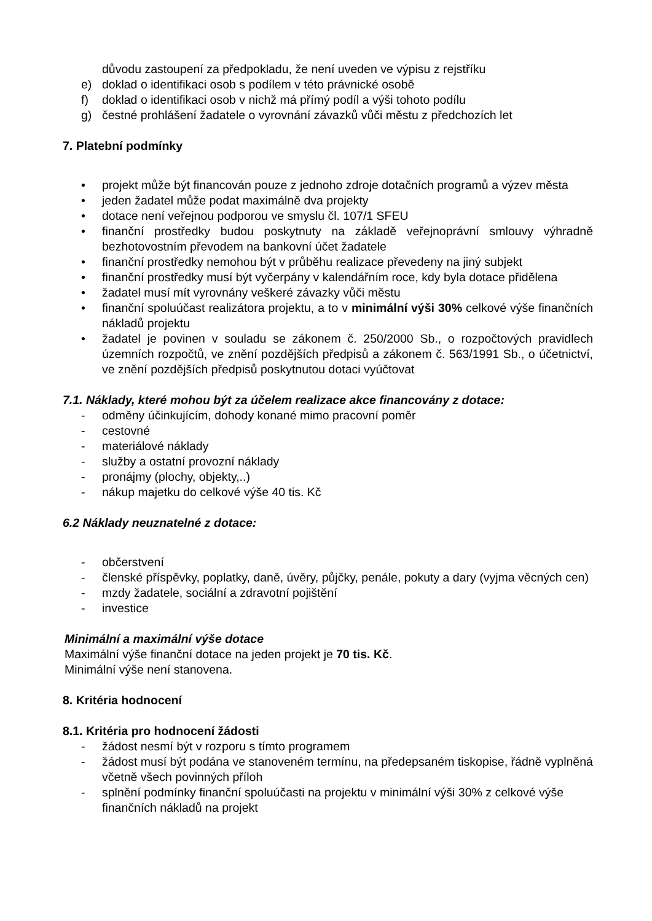důvodu zastoupení za předpokladu, že není uveden ve výpisu z rejstříku
e) doklad o identifikaci osob s podílem v této právnické osobě
f) doklad o identifikaci osob v nichž má přímý podíl a výši tohoto podílu
g) čestné prohlášení žadatele o vyrovnání závazků vůči městu z předchozích let
7. Platební podmínky
• projekt může být financován pouze z jednoho zdroje dotačních programů a výzev města
• jeden žadatel může podat maximálně dva projekty
• dotace není veřejnou podporou ve smyslu čl. 107/1 SFEU
• finanční prostředky budou poskytnuty na základě veřejnoprávní smlouvy výhradně bezhotovostním převodem na bankovní účet žadatele
• finanční prostředky nemohou být v průběhu realizace převedeny na jiný subjekt
• finanční prostředky musí být vyčerpány v kalendářním roce, kdy byla dotace přidělena
• žadatel musí mít vyrovnány veškeré závazky vůči městu
• finanční spoluúčast realizátora projektu, a to v minimální výši 30% celkové výše finančních nákladů projektu
• žadatel je povinen v souladu se zákonem č. 250/2000 Sb., o rozpočtových pravidlech územních rozpočtů, ve znění pozdějších předpisů a zákonem č. 563/1991 Sb., o účetnictví, ve znění pozdějších předpisů poskytnutou dotaci vyúčtovat
7.1. Náklady, které mohou být za účelem realizace akce financovány z dotace:
- odměny účinkujícím, dohody konané mimo pracovní poměr
- cestovné
- materiálové náklady
- služby a ostatní provozní náklady
- pronájmy (plochy, objekty,..)
- nákup majetku do celkové výše 40 tis. Kč
6.2 Náklady neuznatelné z dotace:
- občerstvení
- členské příspěvky, poplatky, daně, úvěry, půjčky, penále, pokuty a dary (vyjma věcných cen)
- mzdy žadatele, sociální a zdravotní pojištění
- investice
Minimální a maximální výše dotace
Maximální výše finanční dotace na jeden projekt je 70 tis. Kč.
Minimální výše není stanovena.
8. Kritéria hodnocení
8.1. Kritéria pro hodnocení žádosti
- žádost nesmí být v rozporu s tímto programem
- žádost musí být podána ve stanoveném termínu, na předepsaném tiskopise, řádně vyplněná včetně všech povinných příloh
- splnění podmínky finanční spoluúčasti na projektu v minimální výši 30% z celkové výše finančních nákladů na projekt